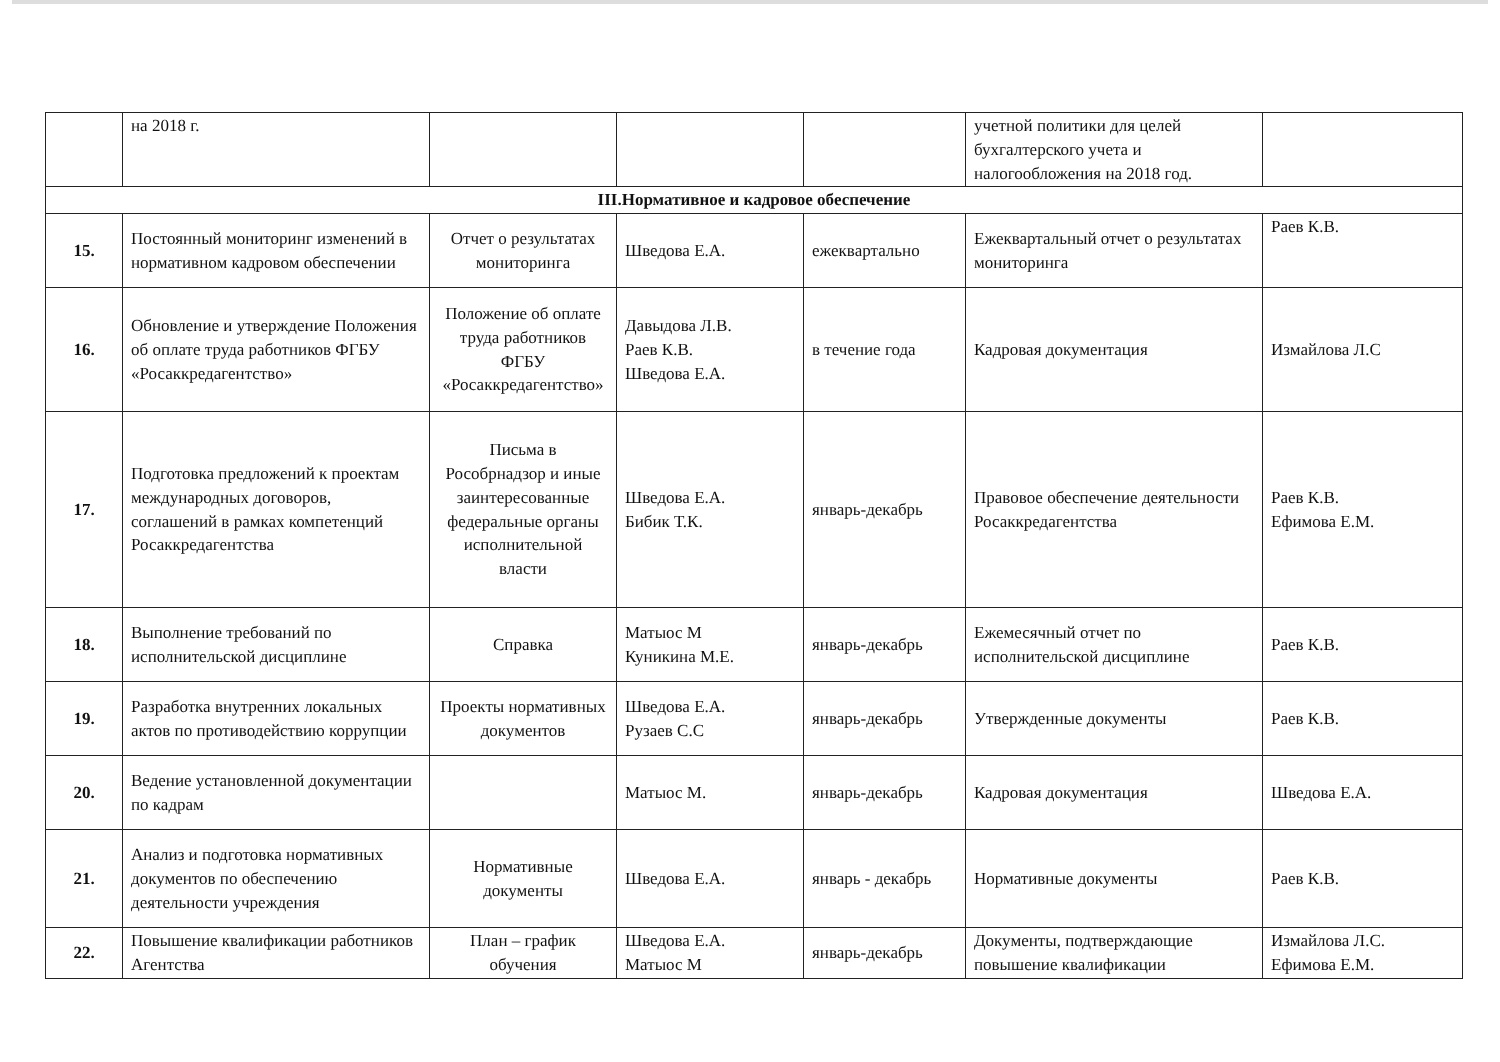| | на 2018 г. | | | | учетной политики для целей бухгалтерского учета и налогообложения на 2018 год. | |
| III.Нормативное и кадровое обеспечение | | | | | | |
| 15. | Постоянный мониторинг изменений в нормативном кадровом обеспечении | Отчет о результатах мониторинга | Шведова Е.А. | ежеквартально | Ежеквартальный отчет о результатах мониторинга | Раев К.В. |
| 16. | Обновление и утверждение Положения об оплате труда работников ФГБУ «Росаккредагентство» | Положение об оплате труда работников ФГБУ «Росаккредагентство» | Давыдова Л.В. Раев К.В. Шведова Е.А. | в течение года | Кадровая документация | Измайлова Л.С |
| 17. | Подготовка предложений к проектам международных договоров, соглашений в рамках компетенций Росаккредагентства | Письма в Рособрнадзор и иные заинтересованные федеральные органы исполнительной власти | Шведова Е.А. Бибик Т.К. | январь-декабрь | Правовое обеспечение деятельности Росаккредагентства | Раев К.В. Ефимова Е.М. |
| 18. | Выполнение требований по исполнительской дисциплине | Справка | Матыос М Куникина М.Е. | январь-декабрь | Ежемесячный отчет по исполнительской дисциплине | Раев К.В. |
| 19. | Разработка внутренних локальных актов по противодействию коррупции | Проекты нормативных документов | Шведова Е.А. Рузаев С.С | январь-декабрь | Утвержденные документы | Раев К.В. |
| 20. | Ведение установленной документации по кадрам | | Матыос М. | январь-декабрь | Кадровая документация | Шведова Е.А. |
| 21. | Анализ и подготовка нормативных документов по обеспечению деятельности учреждения | Нормативные документы | Шведова Е.А. | январь - декабрь | Нормативные документы | Раев К.В. |
| 22. | Повышение квалификации работников Агентства | План – график обучения | Шведова Е.А. Матыос М | январь-декабрь | Документы, подтверждающие повышение квалификации | Измайлова Л.С. Ефимова Е.М. |